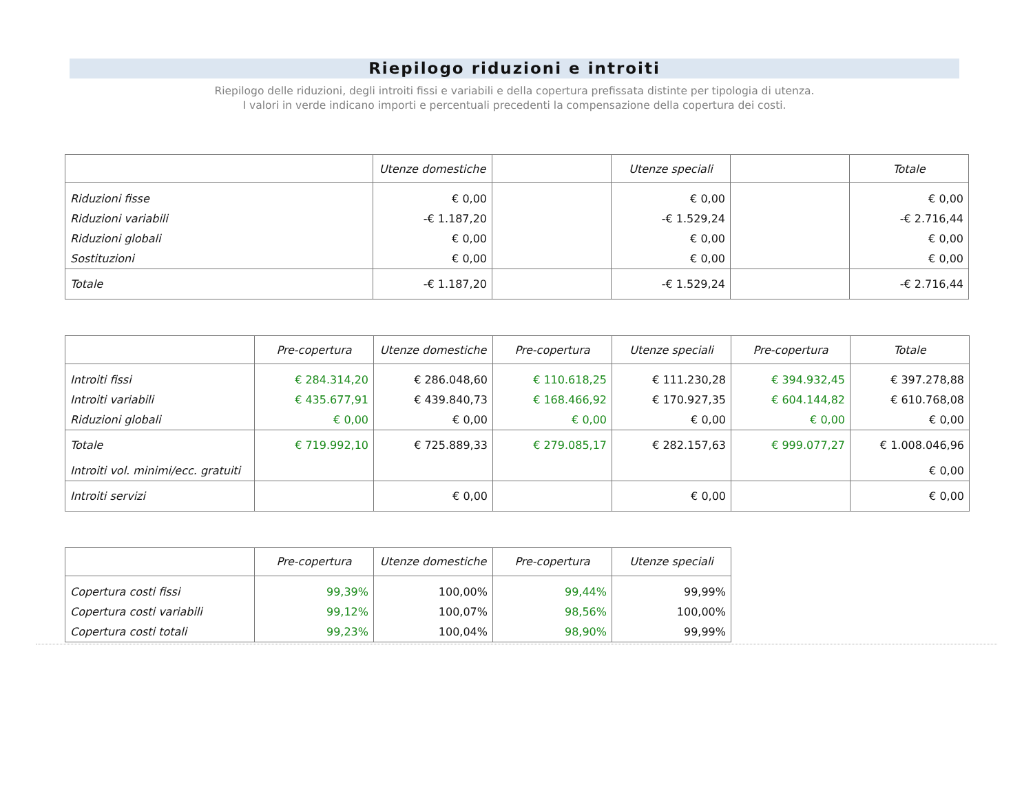Riepilogo riduzioni e introiti
Riepilogo delle riduzioni, degli introiti fissi e variabili e della copertura prefissata distinte per tipologia di utenza.
I valori in verde indicano importi e percentuali precedenti la compensazione della copertura dei costi.
| | Utenze domestiche | | Utenze speciali | | Totale |
| --- | --- | --- | --- | --- | --- |
| Riduzioni fisse | € 0,00 | | € 0,00 | | € 0,00 |
| Riduzioni variabili | -€ 1.187,20 | | -€ 1.529,24 | | -€ 2.716,44 |
| Riduzioni globali | € 0,00 | | € 0,00 | | € 0,00 |
| Sostituzioni | € 0,00 | | € 0,00 | | € 0,00 |
| Totale | -€ 1.187,20 | | -€ 1.529,24 | | -€ 2.716,44 |
| | Pre-copertura | Utenze domestiche | Pre-copertura | Utenze speciali | Pre-copertura | Totale |
| --- | --- | --- | --- | --- | --- | --- |
| Introiti fissi | € 284.314,20 | € 286.048,60 | € 110.618,25 | € 111.230,28 | € 394.932,45 | € 397.278,88 |
| Introiti variabili | € 435.677,91 | € 439.840,73 | € 168.466,92 | € 170.927,35 | € 604.144,82 | € 610.768,08 |
| Riduzioni globali | € 0,00 | € 0,00 | € 0,00 | € 0,00 | € 0,00 | € 0,00 |
| Totale | € 719.992,10 | € 725.889,33 | € 279.085,17 | € 282.157,63 | € 999.077,27 | € 1.008.046,96 |
| Introiti vol. minimi/ecc. gratuiti | | | | | | € 0,00 |
| Introiti servizi | | € 0,00 | | € 0,00 | | € 0,00 |
| | Pre-copertura | Utenze domestiche | Pre-copertura | Utenze speciali |
| --- | --- | --- | --- | --- |
| Copertura costi fissi | 99,39% | 100,00% | 99,44% | 99,99% |
| Copertura costi variabili | 99,12% | 100,07% | 98,56% | 100,00% |
| Copertura costi totali | 99,23% | 100,04% | 98,90% | 99,99% |